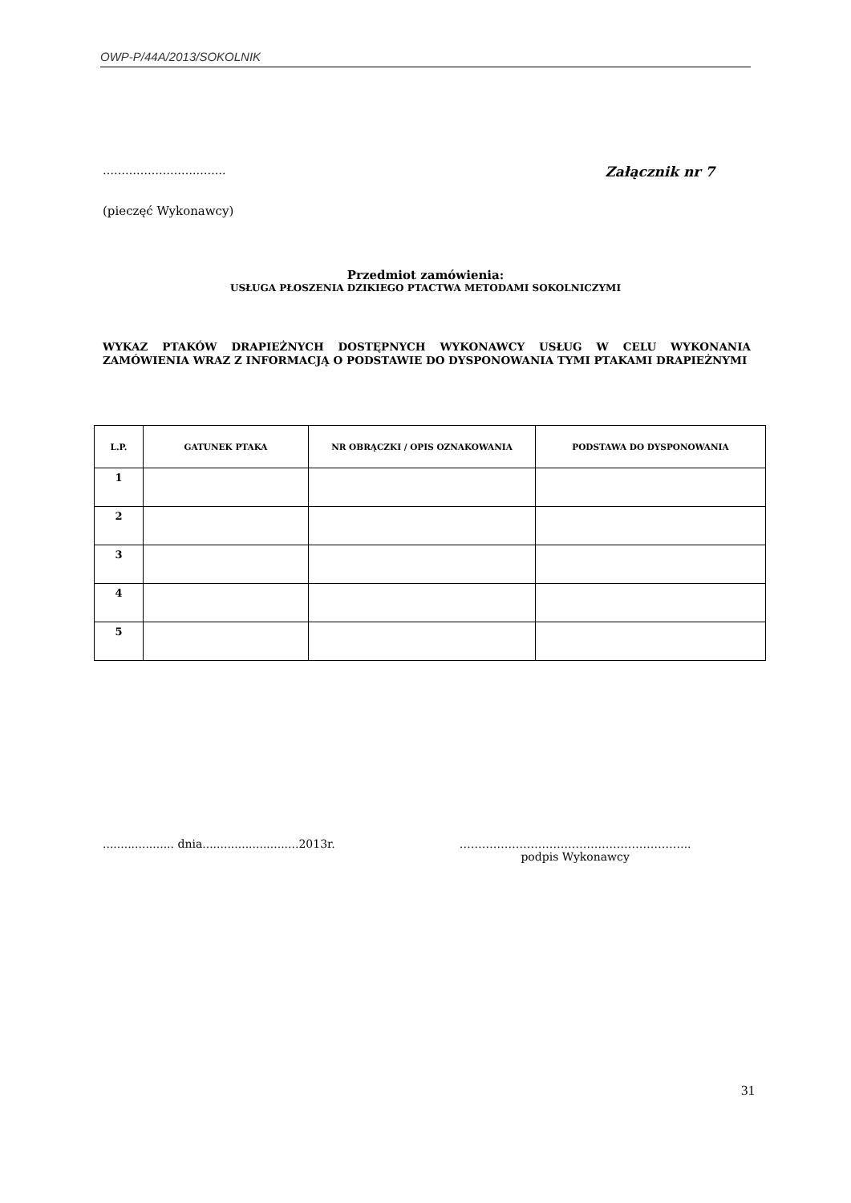OWP-P/44A/2013/SOKOLNIK
…………………….…….. Załącznik nr 7
(pieczęć Wykonawcy)
Przedmiot zamówienia:
USŁUGA PŁOSZENIA DZIKIEGO PTACTWA METODAMI SOKOLNICZYMI
WYKAZ PTAKÓW DRAPIEŻNYCH DOSTĘPNYCH WYKONAWCY USŁUG W CELU WYKONANIA ZAMÓWIENIA WRAZ Z INFORMACJĄ O PODSTAWIE DO DYSPONOWANIA TYMI PTAKAMI DRAPIEŻNYMI
| L.P. | GATUNEK PTAKA | NR OBRĄCZKI / OPIS OZNAKOWANIA | PODSTAWA DO DYSPONOWANIA |
| --- | --- | --- | --- |
| 1 | | | |
| 2 | | | |
| 3 | | | |
| 4 | | | |
| 5 | | | |
.................... dnia...........................2013r.
……………………………………………………..
podpis Wykonawcy
31